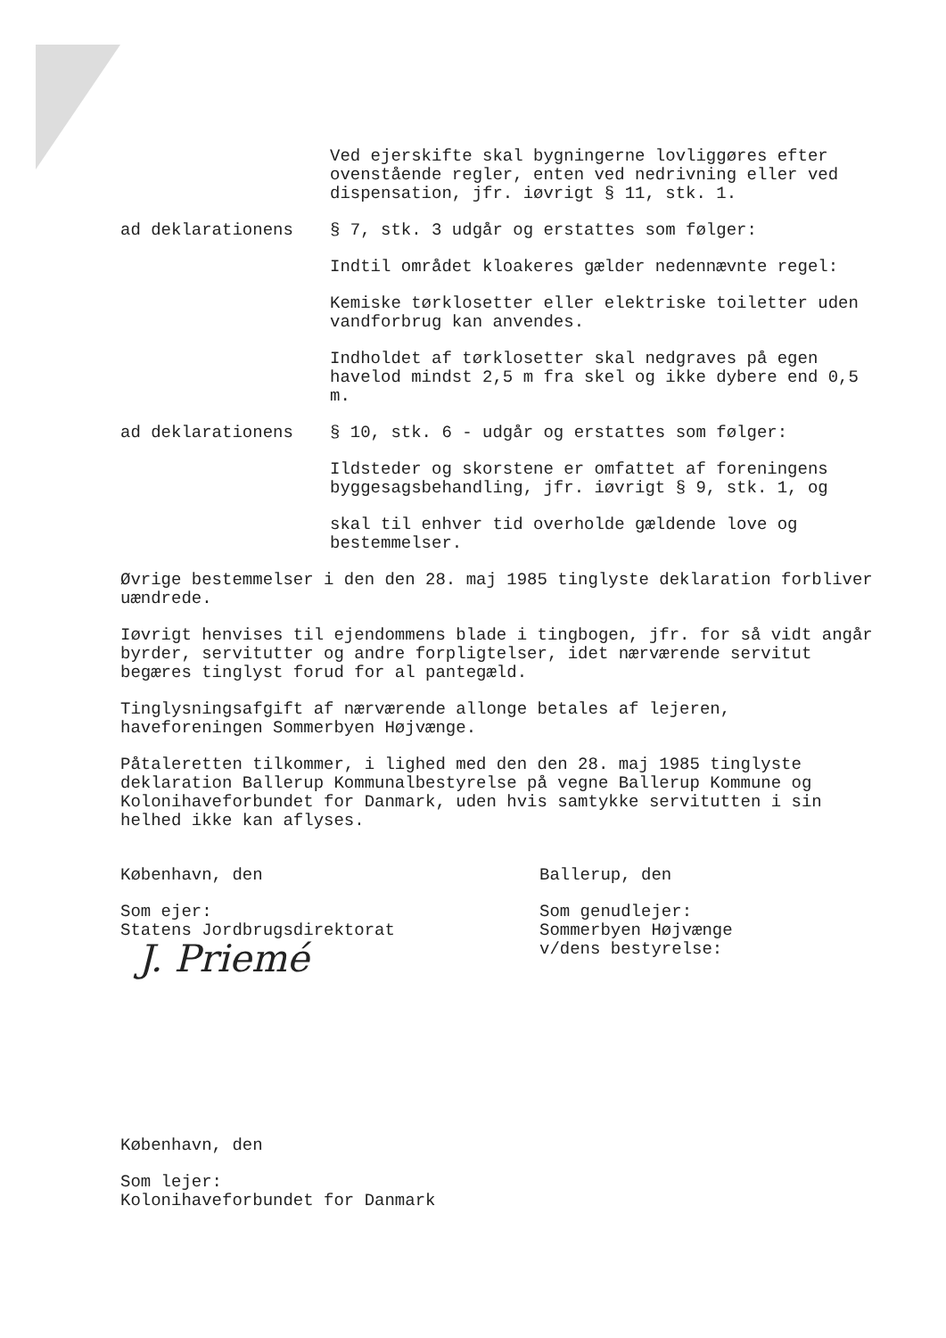Ved ejerskifte skal bygningerne lovliggøres efter ovenstående regler, enten ved nedrivning eller ved dispensation, jfr. iøvrigt § 11, stk. 1.
ad deklarationens § 7, stk. 3 udgår og erstattes som følger:
Indtil området kloakeres gælder nedennævnte regel:
Kemiske tørklosetter eller elektriske toiletter uden vandforbrug kan anvendes.
Indholdet af tørklosetter skal nedgraves på egen havelod mindst 2,5 m fra skel og ikke dybere end 0,5 m.
ad deklarationens § 10, stk. 6 - udgår og erstattes som følger:
Ildsteder og skorstene er omfattet af foreningens byggesagsbehandling, jfr. iøvrigt § 9, stk. 1, og
skal til enhver tid overholde gældende love og bestemmelser.
Øvrige bestemmelser i den den 28. maj 1985 tinglyste deklaration forbliver uændrede.
Iøvrigt henvises til ejendommens blade i tingbogen, jfr. for så vidt angår byrder, servitutter og andre forpligtelser, idet nærværende servitut begæres tinglyst forud for al pantegæld.
Tinglysningsafgift af nærværende allonge betales af lejeren, haveforeningen Sommerbyen Højvænge.
Påtaleretten tilkommer, i lighed med den den 28. maj 1985 tinglyste deklaration Ballerup Kommunalbestyrelse på vegne Ballerup Kommune og Kolonihaveforbundet for Danmark, uden hvis samtykke servitutten i sin helhed ikke kan aflyses.
København, den
Som ejer:
Statens Jordbrugsdirektorat
J. Priemé
Ballerup, den
Som genudlejer:
Sommerbyen Højvænge
v/dens bestyrelse:
København, den
Som lejer:
Kolonihaveforbundet for Danmark